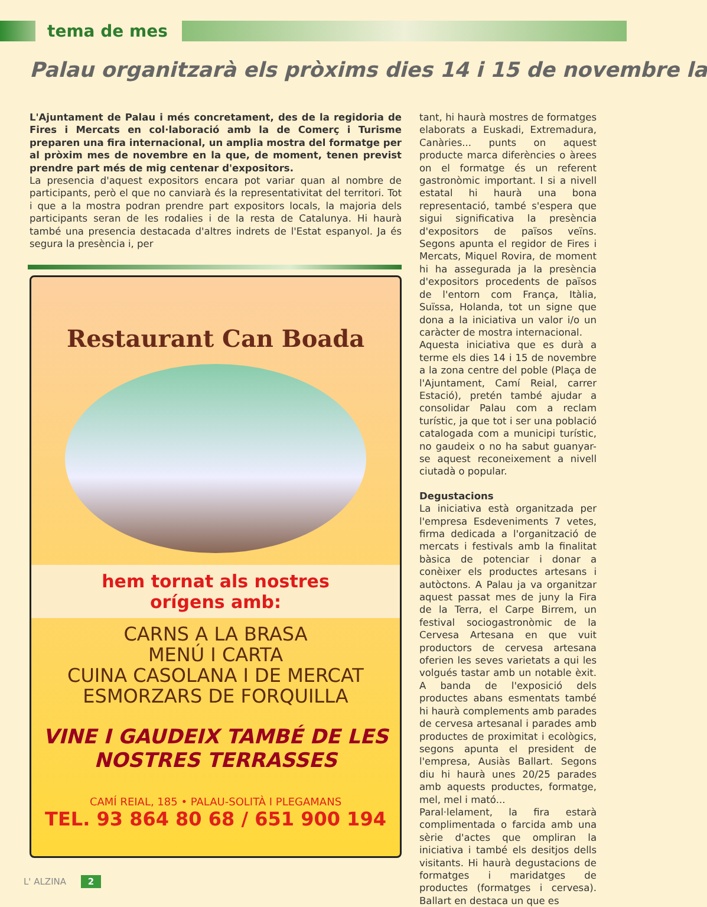tema de mes
Palau organitzarà els pròxims dies 14 i 15 de novembre la
L'Ajuntament de Palau i més concretament, des de la regidoria de Fires i Mercats en col·laboració amb la de Comerç i Turisme preparen una fira internacional, un amplia mostra del formatge per al pròxim mes de novembre en la que, de moment, tenen previst prendre part més de mig centenar d'expositors.
La presencia d'aquest expositors encara pot variar quan al nombre de participants, però el que no canviarà és la representativitat del territori. Tot i que a la mostra podran prendre part expositors locals, la majoria dels participants seran de les rodalies i de la resta de Catalunya. Hi haurà també una presencia destacada d'altres indrets de l'Estat espanyol. Ja és segura la presència i, per
Restaurant Can Boada
hem tornat als nostres
orígens amb:
CARNS A LA BRASA
MENÚ I CARTA
CUINA CASOLANA I DE MERCAT
ESMORZARS DE FORQUILLA
VINE I GAUDEIX TAMBÉ DE LES
NOSTRES TERRASSES
CAMÍ REIAL, 185 • PALAU-SOLITÀ I PLEGAMANS
TEL. 93 864 80 68 / 651 900 194
tant, hi haurà mostres de formatges elaborats a Euskadi, Extremadura, Canàries... punts on aquest producte marca diferències o àrees on el formatge és un referent gastronòmic important. I si a nivell estatal hi haurà una bona representació, també s'espera que sigui significativa la presència d'expositors de països veïns. Segons apunta el regidor de Fires i Mercats, Miquel Rovira, de moment hi ha assegurada ja la presència d'expositors procedents de països de l'entorn com França, Itàlia, Suïssa, Holanda, tot un signe que dona a la iniciativa un valor i/o un caràcter de mostra internacional.
Aquesta iniciativa que es durà a terme els dies 14 i 15 de novembre a la zona centre del poble (Plaça de l'Ajuntament, Camí Reial, carrer Estació), pretén també ajudar a consolidar Palau com a reclam turístic, ja que tot i ser una població catalogada com a municipi turístic, no gaudeix o no ha sabut guanyar-se aquest reconeixement a nivell ciutadà o popular.
Degustacions
La iniciativa està organitzada per l'empresa Esdeveniments 7 vetes, firma dedicada a l'organització de mercats i festivals amb la finalitat bàsica de potenciar i donar a conèixer els productes artesans i autòctons. A Palau ja va organitzar aquest passat mes de juny la Fira de la Terra, el Carpe Birrem, un festival sociogastronòmic de la Cervesa Artesana en que vuit productors de cervesa artesana oferien les seves varietats a qui les volgués tastar amb un notable èxit. A banda de l'exposició dels productes abans esmentats també hi haurà complements amb parades de cervesa artesanal i parades amb productes de proximitat i ecològics, segons apunta el president de l'empresa, Ausiàs Ballart. Segons diu hi haurà unes 20/25 parades amb aquests productes, formatge, mel, mel i mató...
Paral·lelament, la fira estarà complimentada o farcida amb una sèrie d'actes que ompliran la iniciativa i també els desitjos dells visitants. Hi haurà degustacions de formatges i maridatges de productes (formatges i cervesa). Ballart en destaca un que es
L' ALZINA 2